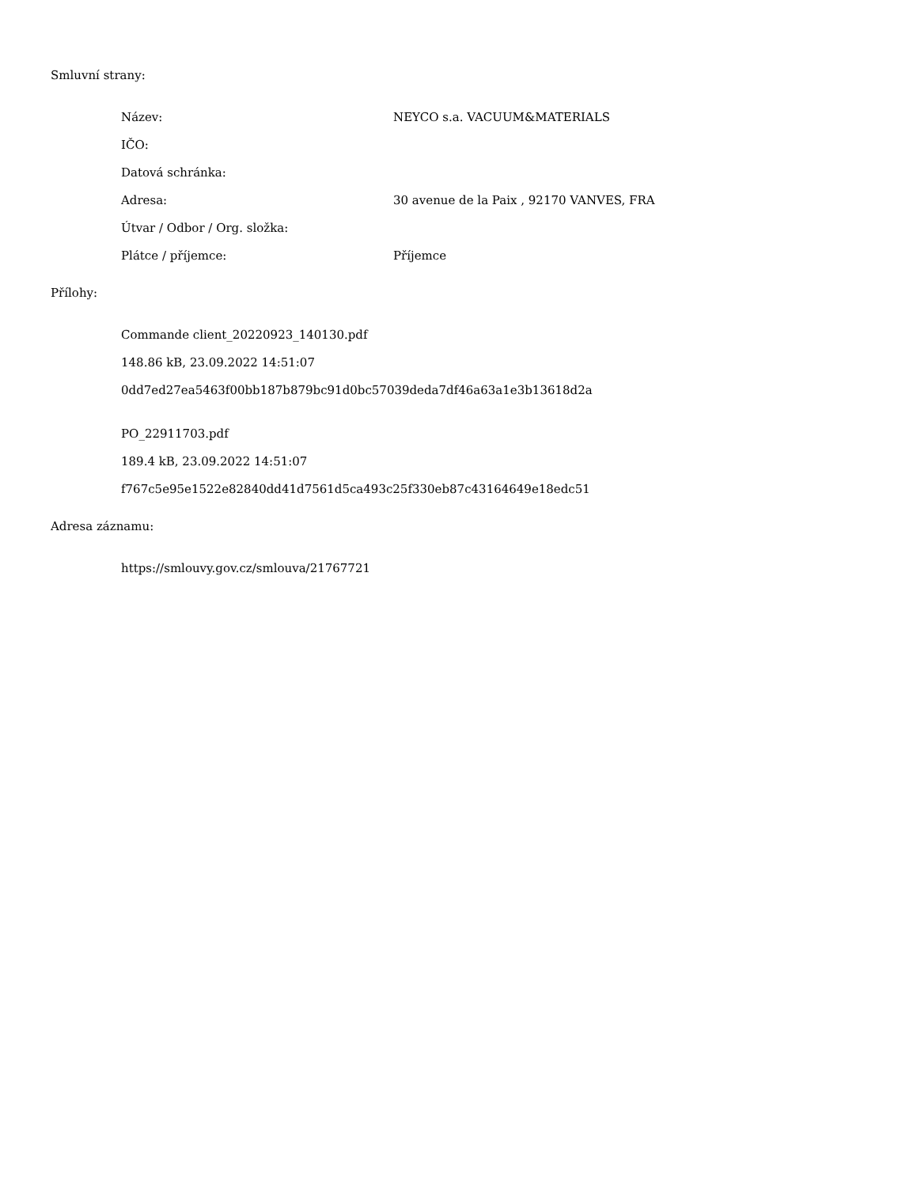Smluvní strany:
Název: NEYCO s.a. VACUUM&MATERIALS
IČO:
Datová schránka:
Adresa: 30 avenue de la Paix , 92170 VANVES, FRA
Útvar / Odbor / Org. složka:
Plátce / příjemce: Příjemce
Přílohy:
Commande client_20220923_140130.pdf
148.86 kB, 23.09.2022 14:51:07
0dd7ed27ea5463f00bb187b879bc91d0bc57039deda7df46a63a1e3b13618d2a
PO_22911703.pdf
189.4 kB, 23.09.2022 14:51:07
f767c5e95e1522e82840dd41d7561d5ca493c25f330eb87c43164649e18edc51
Adresa záznamu:
https://smlouvy.gov.cz/smlouva/21767721